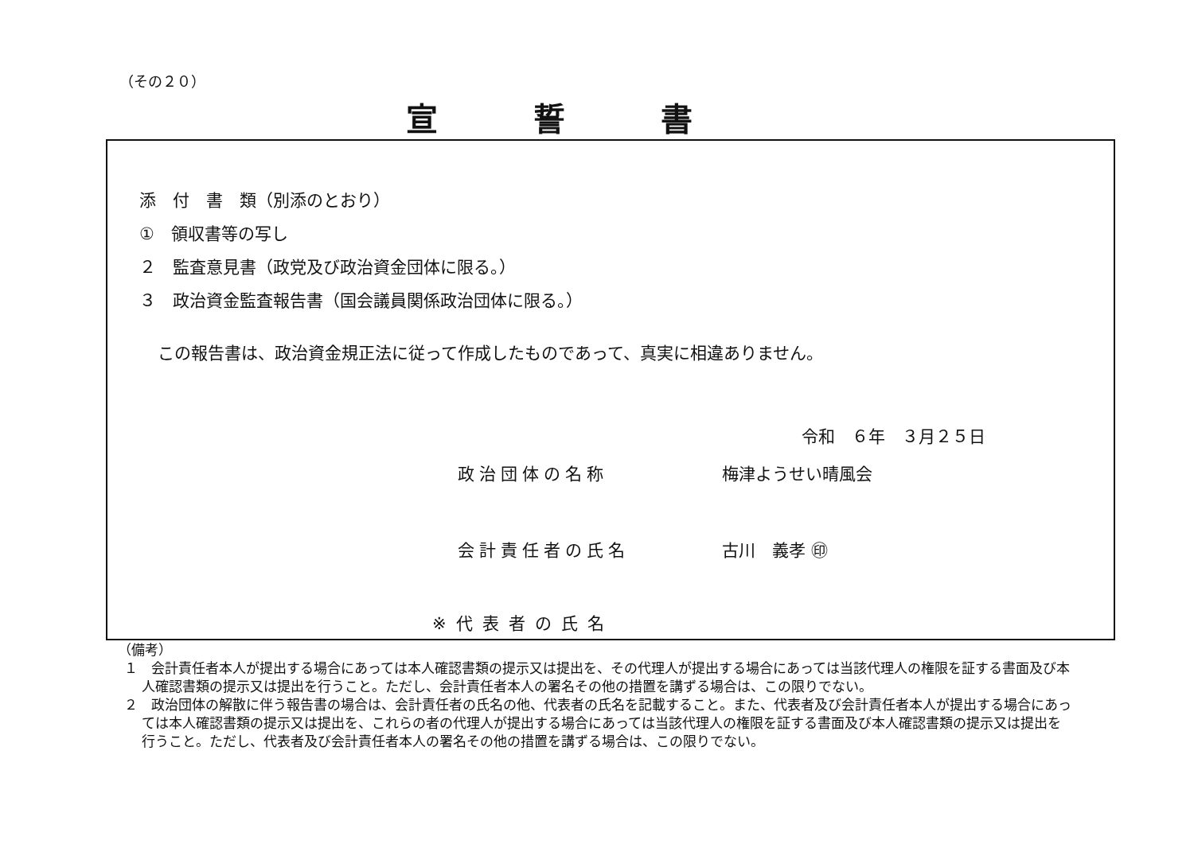（その２０）
宣誓書
添　付　書　類（別添のとおり）
①　領収書等の写し
２　監査意見書（政党及び政治資金団体に限る。）
３　政治資金監査報告書（国会議員関係政治団体に限る。）
この報告書は、政治資金規正法に従って作成したものであって、真実に相違ありません。
令和　６年　３月２５日
政治団体の名称 梅津ようせい晴風会
会計責任者の氏名 古川　義孝 ㊞
※代表者の氏名
（備考）
１　会計責任者本人が提出する場合にあっては本人確認書類の提示又は提出を、その代理人が提出する場合にあっては当該代理人の権限を証する書面及び本人確認書類の提示又は提出を行うこと。ただし、会計責任者本人の署名その他の措置を講ずる場合は、この限りでない。
２　政治団体の解散に伴う報告書の場合は、会計責任者の氏名の他、代表者の氏名を記載すること。また、代表者及び会計責任者本人が提出する場合にあっては本人確認書類の提示又は提出を、これらの者の代理人が提出する場合にあっては当該代理人の権限を証する書面及び本人確認書類の提示又は提出を行うこと。ただし、代表者及び会計責任者本人の署名その他の措置を講ずる場合は、この限りでない。